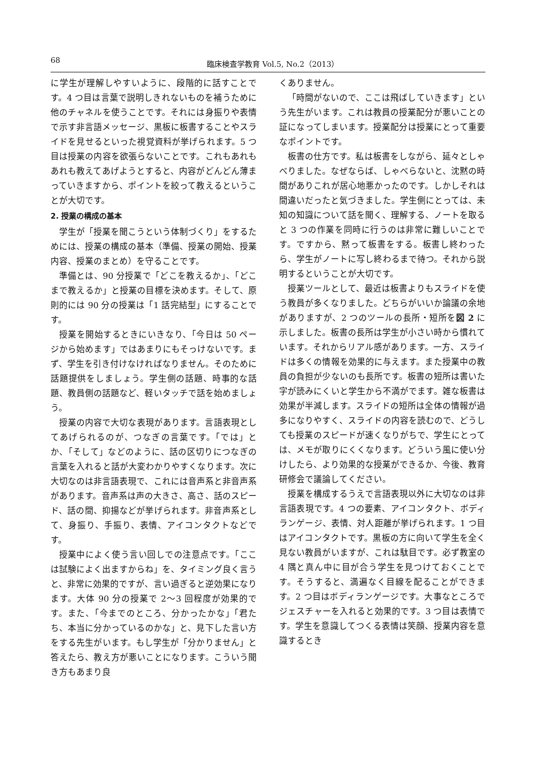68 臨床検査学教育 Vol.5, No.2（2013）
に学生が理解しやすいように、段階的に話すことです。4 つ目は言葉で説明しきれないものを補うために他のチャネルを使うことです。それには身振りや表情で示す非言語メッセージ、黒板に板書することやスライドを見せるといった視覚資料が挙げられます。5 つ目は授業の内容を欲張らないことです。これもあれもあれも教えてあげようとすると、内容がどんどん薄まっていきますから、ポイントを絞って教えるということが大切です。
2. 授業の構成の基本
学生が「授業を聞こうという体制づくり」をするためには、授業の構成の基本（準備、授業の開始、授業内容、授業のまとめ）を守ることです。
準備とは、90 分授業で「どこを教えるか」、「どこまで教えるか」と授業の目標を決めます。そして、原則的には 90 分の授業は「1 話完結型」にすることです。
授業を開始するときにいきなり、「今日は 50 ページから始めます」ではあまりにもそっけないです。まず、学生を引き付けなければなりません。そのために話題提供をしましょう。学生側の話題、時事的な話題、教員側の話題など、軽いタッチで話を始めましょう。
授業の内容で大切な表現があります。言語表現としてあげられるのが、つなぎの言葉です。「では」とか、「そして」などのように、話の区切りにつなぎの言葉を入れると話が大変わかりやすくなります。次に大切なのは非言語表現で、これには音声系と非音声系があります。音声系は声の大きさ、高さ、話のスピード、話の間、抑揚などが挙げられます。非音声系として、身振り、手振り、表情、アイコンタクトなどです。
授業中によく使う言い回しでの注意点です。「ここは試験によく出ますからね」を、タイミング良く言うと、非常に効果的ですが、言い過ぎると逆効果になります。大体 90 分の授業で 2〜3 回程度が効果的です。また、「今までのところ、分かったかな」「君たち、本当に分かっているのかな」と、見下した言い方をする先生がいます。もし学生が「分かりません」と答えたら、教え方が悪いことになります。こういう聞き方もあまり良
くありません。
「時間がないので、ここは飛ばしていきます」という先生がいます。これは教員の授業配分が悪いことの証になってしまいます。授業配分は授業にとって重要なポイントです。
板書の仕方です。私は板書をしながら、延々としゃべりました。なぜならば、しゃべらないと、沈黙の時間がありこれが居心地悪かったのです。しかしそれは間違いだったと気づきました。学生側にとっては、未知の知識について話を聞く、理解する、ノートを取ると 3 つの作業を同時に行うのは非常に難しいことです。ですから、黙って板書をする。板書し終わったら、学生がノートに写し終わるまで待つ。それから説明するということが大切です。
授業ツールとして、最近は板書よりもスライドを使う教員が多くなりました。どちらがいいか論議の余地がありますが、2 つのツールの長所・短所を図 2 に示しました。板書の長所は学生が小さい時から慣れています。それからリアル感があります。一方、スライドは多くの情報を効果的に与えます。また授業中の教員の負担が少ないのも長所です。板書の短所は書いた字が読みにくいと学生から不満がでます。雑な板書は効果が半減します。スライドの短所は全体の情報が過多になりやすく、スライドの内容を読むので、どうしても授業のスピードが速くなりがちで、学生にとっては、メモが取りにくくなります。どういう風に使い分けしたら、より効果的な授業ができるか、今後、教育研修会で議論してください。
授業を構成するうえで言語表現以外に大切なのは非言語表現です。4 つの要素、アイコンタクト、ボディランゲージ、表情、対人距離が挙げられます。1 つ目はアイコンタクトです。黒板の方に向いて学生を全く見ない教員がいますが、これは駄目です。必ず教室の 4 隅と真ん中に目が合う学生を見つけておくことです。そうすると、満遍なく目線を配ることができます。2 つ目はボディランゲージです。大事なところでジェスチャーを入れると効果的です。3 つ目は表情です。学生を意識してつくる表情は笑顔、授業内容を意識するとき